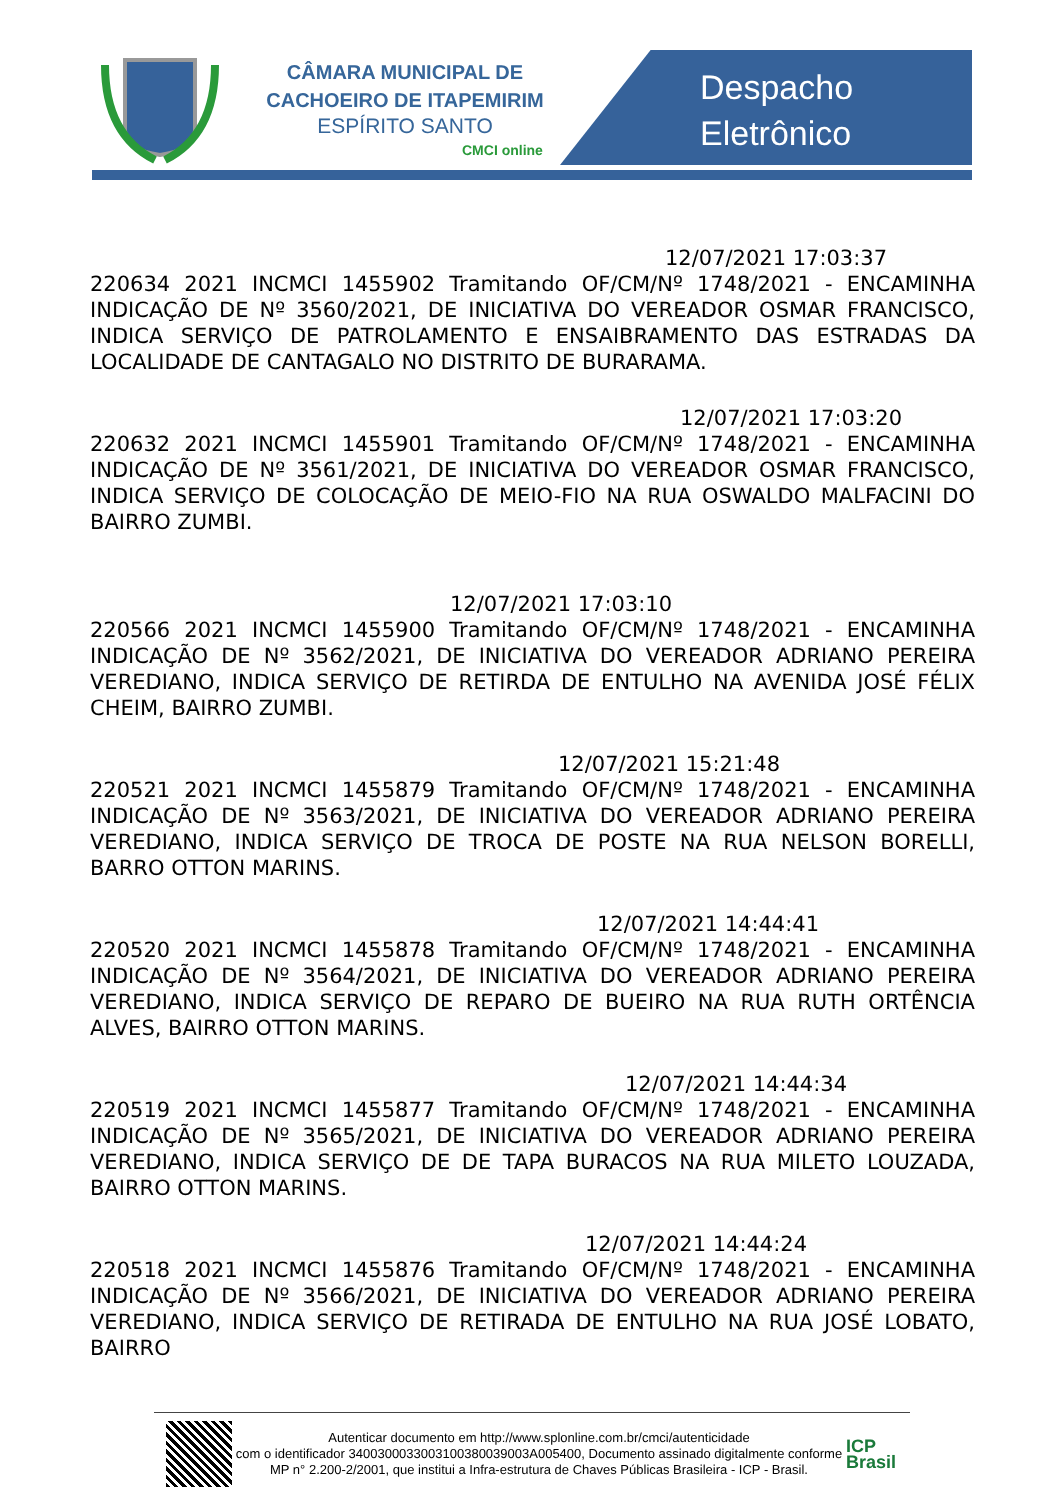CÂMARA MUNICIPAL DE
CACHOEIRO DE ITAPEMIRIM
ESPÍRITO SANTO
CMCI online
Despacho
Eletrônico
12/07/2021 17:03:37
220634 2021 INCMCI 1455902 Tramitando OF/CM/Nº 1748/2021 - ENCAMINHA INDICAÇÃO DE Nº 3560/2021, DE INICIATIVA DO VEREADOR OSMAR FRANCISCO, INDICA SERVIÇO DE PATROLAMENTO E ENSAIBRAMENTO DAS ESTRADAS DA LOCALIDADE DE CANTAGALO NO DISTRITO DE BURARAMA.
12/07/2021 17:03:20
220632 2021 INCMCI 1455901 Tramitando OF/CM/Nº 1748/2021 - ENCAMINHA INDICAÇÃO DE Nº 3561/2021, DE INICIATIVA DO VEREADOR OSMAR FRANCISCO, INDICA SERVIÇO DE COLOCAÇÃO DE MEIO-FIO NA RUA OSWALDO MALFACINI DO BAIRRO ZUMBI.
12/07/2021 17:03:10
220566 2021 INCMCI 1455900 Tramitando OF/CM/Nº 1748/2021 - ENCAMINHA INDICAÇÃO DE Nº 3562/2021, DE INICIATIVA DO VEREADOR ADRIANO PEREIRA VEREDIANO, INDICA SERVIÇO DE RETIRDA DE ENTULHO NA AVENIDA JOSÉ FÉLIX CHEIM, BAIRRO ZUMBI.
12/07/2021 15:21:48
220521 2021 INCMCI 1455879 Tramitando OF/CM/Nº 1748/2021 - ENCAMINHA INDICAÇÃO DE Nº 3563/2021, DE INICIATIVA DO VEREADOR ADRIANO PEREIRA VEREDIANO, INDICA SERVIÇO DE TROCA DE POSTE NA RUA NELSON BORELLI, BARRO OTTON MARINS.
12/07/2021 14:44:41
220520 2021 INCMCI 1455878 Tramitando OF/CM/Nº 1748/2021 - ENCAMINHA INDICAÇÃO DE Nº 3564/2021, DE INICIATIVA DO VEREADOR ADRIANO PEREIRA VEREDIANO, INDICA SERVIÇO DE REPARO DE BUEIRO NA RUA RUTH ORTÊNCIA ALVES, BAIRRO OTTON MARINS.
12/07/2021 14:44:34
220519 2021 INCMCI 1455877 Tramitando OF/CM/Nº 1748/2021 - ENCAMINHA INDICAÇÃO DE Nº 3565/2021, DE INICIATIVA DO VEREADOR ADRIANO PEREIRA VEREDIANO, INDICA SERVIÇO DE DE TAPA BURACOS NA RUA MILETO LOUZADA, BAIRRO OTTON MARINS.
12/07/2021 14:44:24
220518 2021 INCMCI 1455876 Tramitando OF/CM/Nº 1748/2021 - ENCAMINHA INDICAÇÃO DE Nº 3566/2021, DE INICIATIVA DO VEREADOR ADRIANO PEREIRA VEREDIANO, INDICA SERVIÇO DE RETIRADA DE ENTULHO NA RUA JOSÉ LOBATO, BAIRRO
Autenticar documento em http://www.splonline.com.br/cmci/autenticidade
com o identificador 3400300033003100380039003A005400, Documento assinado digitalmente conforme MP n° 2.200-2/2001, que institui a Infra-estrutura de Chaves Públicas Brasileira - ICP - Brasil.
ICP
Brasil